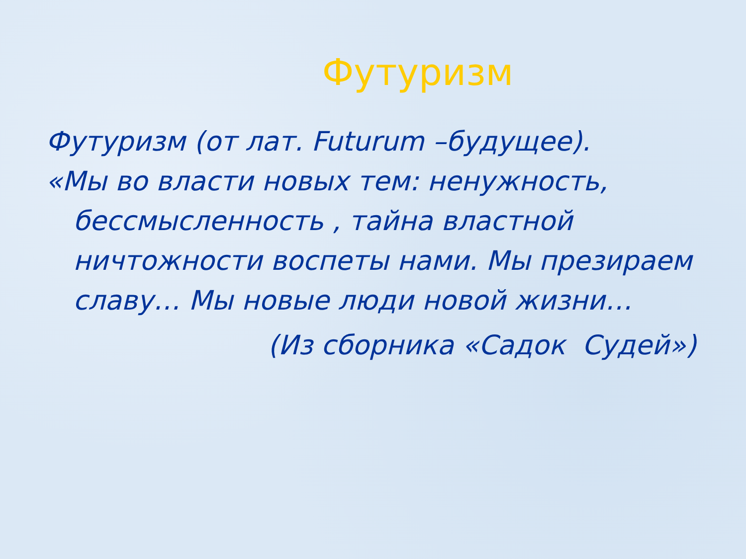Футуризм
Футуризм (от лат. Futurum –будущее).
«Мы во власти новых тем: ненужность, бессмысленность , тайна властной ничтожности воспеты нами. Мы презираем славу… Мы новые люди новой жизни…
(Из сборника «Садок Судей»)